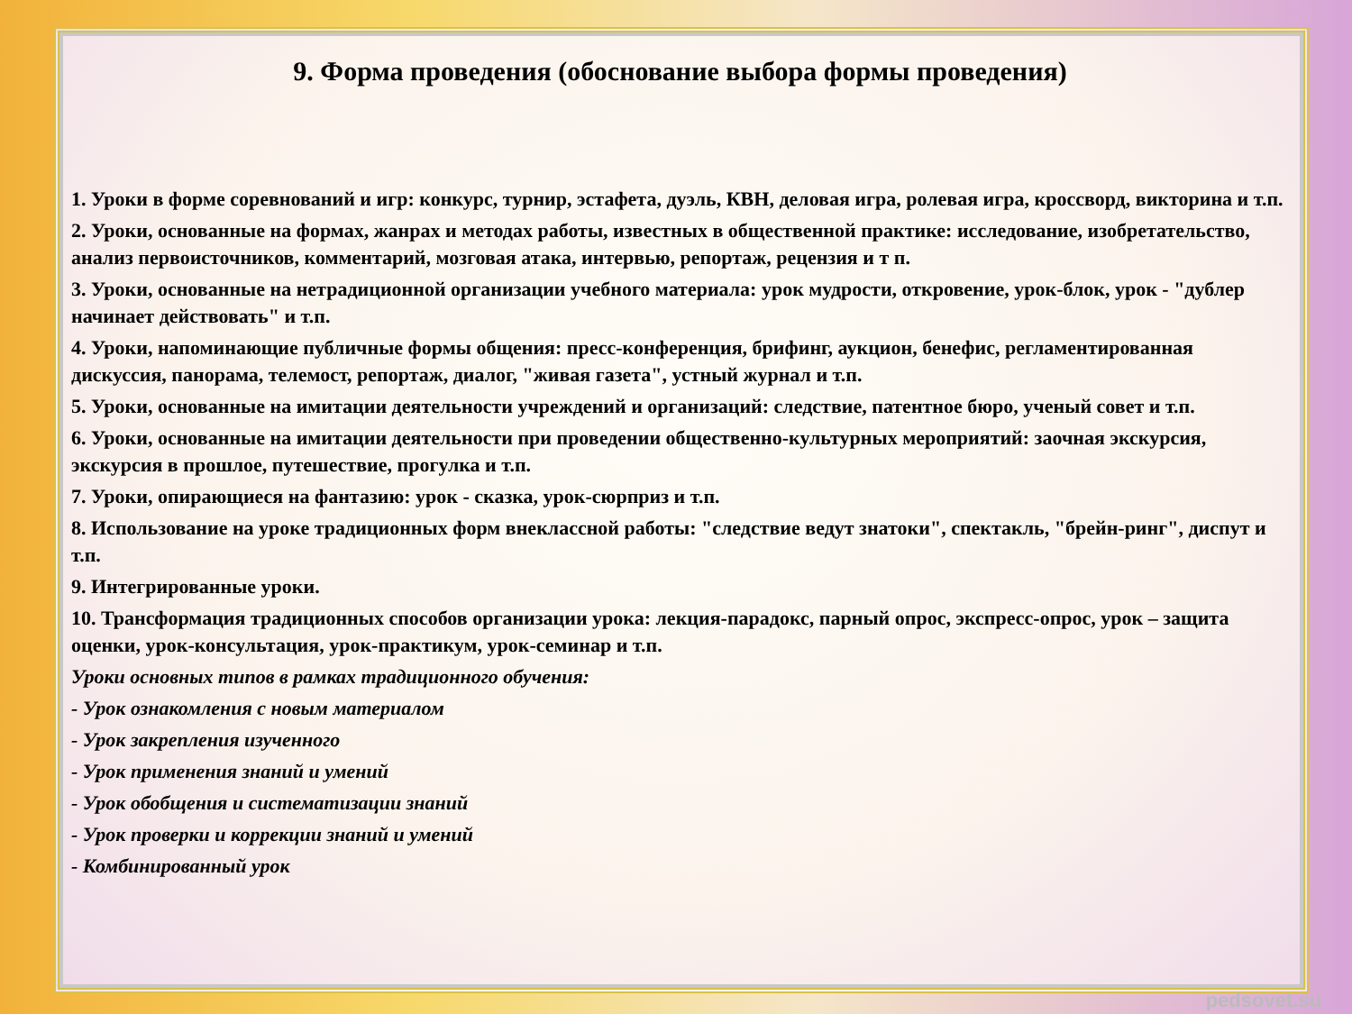9. Форма проведения (обоснование выбора формы проведения)
1. Уроки в форме соревнований и игр: конкурс, турнир, эстафета, дуэль, КВН, деловая игра, ролевая игра, кроссворд, викторина и т.п.
2. Уроки, основанные на формах, жанрах и методах работы, известных в общественной практике: исследование, изобретательство, анализ первоисточников, комментарий, мозговая атака, интервью, репортаж, рецензия и т п.
3. Уроки, основанные на нетрадиционной организации учебного материала: урок мудрости, откровение, урок-блок, урок - "дублер начинает действовать" и т.п.
4. Уроки, напоминающие публичные формы общения: пресс-конференция, брифинг, аукцион, бенефис, регламентированная дискуссия, панорама, телемост, репортаж, диалог, "живая газета", устный журнал и т.п.
5. Уроки, основанные на имитации деятельности учреждений и организаций: следствие, патентное бюро, ученый совет и т.п.
6. Уроки, основанные на имитации деятельности при проведении общественно-культурных мероприятий: заочная экскурсия, экскурсия в прошлое, путешествие, прогулка и т.п.
7. Уроки, опирающиеся на фантазию: урок - сказка, урок-сюрприз и т.п.
8. Использование на уроке традиционных форм внеклассной работы: "следствие ведут знатоки", спектакль, "брейн-ринг", диспут и т.п.
9. Интегрированные уроки.
10. Трансформация традиционных способов организации урока: лекция-парадокс, парный опрос, экспресс-опрос, урок – защита оценки, урок-консультация, урок-практикум, урок-семинар и т.п.
Уроки основных типов в рамках традиционного обучения:
- Урок ознакомления с новым материалом
- Урок закрепления изученного
- Урок применения знаний и умений
- Урок обобщения и систематизации знаний
- Урок проверки и коррекции знаний и умений
- Комбинированный урок
pedsovet.su